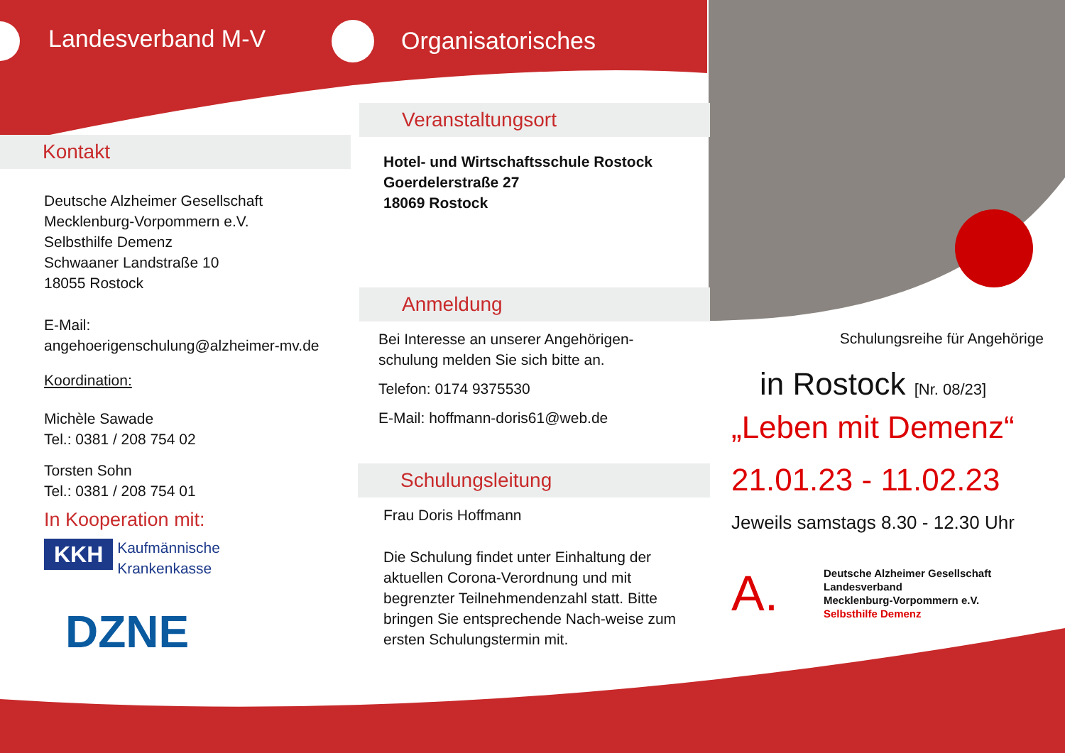Landesverband M-V
Kontakt
Deutsche Alzheimer Gesellschaft
Mecklenburg-Vorpommern e.V.
Selbsthilfe Demenz
Schwaaner Landstraße 10
18055 Rostock
E-Mail:
angehoerigenschulung@alzheimer-mv.de
Koordination:
Michèle Sawade
Tel.: 0381 / 208 754 02
Torsten Sohn
Tel.: 0381 / 208 754 01
In Kooperation mit:
KKH Kaufmännische
Krankenkasse
DZNE
Organisatorisches
Veranstaltungsort
Hotel- und Wirtschaftsschule Rostock
Goerdelerstraße 27
18069 Rostock
Anmeldung
Bei Interesse an unserer Angehörigen-
schulung melden Sie sich bitte an.
Telefon: 0174 9375530
E-Mail: hoffmann-doris61@web.de
Schulungsleitung
Frau Doris Hoffmann
Die Schulung findet unter Einhaltung der aktuellen Corona-Verordnung und mit begrenzter Teilnehmendenzahl statt. Bitte bringen Sie entsprechende Nach-weise zum ersten Schulungstermin mit.
Schulungsreihe für Angehörige
in Rostock [Nr. 08/23]
„Leben mit Demenz“
21.01.23 - 11.02.23
Jeweils samstags 8.30 - 12.30 Uhr
A.
Deutsche Alzheimer Gesellschaft
Landesverband
Mecklenburg-Vorpommern e.V.
Selbsthilfe Demenz